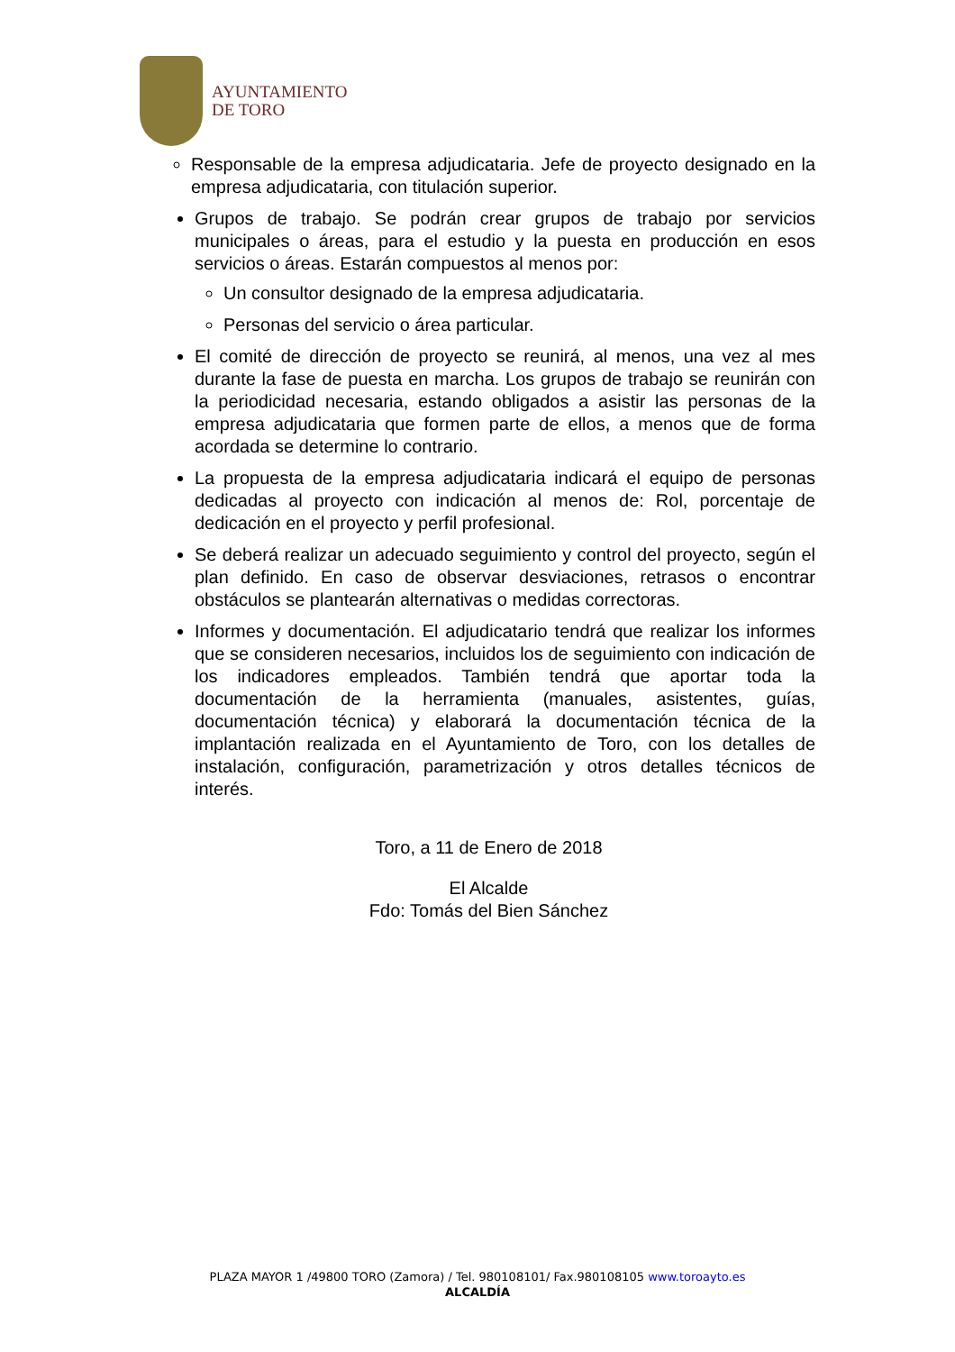AYUNTAMIENTO
DE TORO
Responsable de la empresa adjudicataria. Jefe de proyecto designado en la empresa adjudicataria, con titulación superior.
Grupos de trabajo. Se podrán crear grupos de trabajo por servicios municipales o áreas, para el estudio y la puesta en producción en esos servicios o áreas. Estarán compuestos al menos por:
Un consultor designado de la empresa adjudicataria.
Personas del servicio o área particular.
El comité de dirección de proyecto se reunirá, al menos, una vez al mes durante la fase de puesta en marcha. Los grupos de trabajo se reunirán con la periodicidad necesaria, estando obligados a asistir las personas de la empresa adjudicataria que formen parte de ellos, a menos que de forma acordada se determine lo contrario.
La propuesta de la empresa adjudicataria indicará el equipo de personas dedicadas al proyecto con indicación al menos de: Rol, porcentaje de dedicación en el proyecto y perfil profesional.
Se deberá realizar un adecuado seguimiento y control del proyecto, según el plan definido. En caso de observar desviaciones, retrasos o encontrar obstáculos se plantearán alternativas o medidas correctoras.
Informes y documentación. El adjudicatario tendrá que realizar los informes que se consideren necesarios, incluidos los de seguimiento con indicación de los indicadores empleados. También tendrá que aportar toda la documentación de la herramienta (manuales, asistentes, guías, documentación técnica) y elaborará la documentación técnica de la implantación realizada en el Ayuntamiento de Toro, con los detalles de instalación, configuración, parametrización y otros detalles técnicos de interés.
Toro, a 11 de Enero de 2018
El Alcalde
Fdo: Tomás del Bien Sánchez
PLAZA MAYOR 1 /49800 TORO (Zamora) / Tel. 980108101/ Fax.980108105 www.toroayto.es
ALCALDÍA